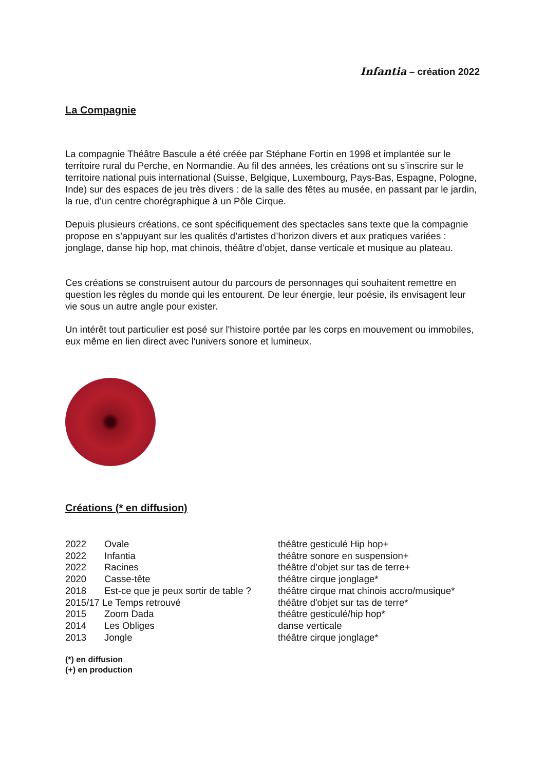Infantia – création 2022
La Compagnie
La compagnie Théâtre Bascule a été créée par Stéphane Fortin en 1998 et implantée sur le territoire rural du Perche, en Normandie. Au fil des années, les créations ont su s’inscrire sur le territoire national puis international (Suisse, Belgique, Luxembourg, Pays-Bas, Espagne, Pologne, Inde) sur des espaces de jeu très divers : de la salle des fêtes au musée, en passant par le jardin, la rue, d’un centre chorégraphique à un Pôle Cirque.
Depuis plusieurs créations, ce sont spécifiquement des spectacles sans texte que la compagnie propose en s’appuyant sur les qualités d’artistes d’horizon divers et aux pratiques variées : jonglage, danse hip hop, mat chinois, théâtre d’objet, danse verticale et musique au plateau.
Ces créations se construisent autour du parcours de personnages qui souhaitent remettre en question les règles du monde qui les entourent. De leur énergie, leur poésie, ils envisagent leur vie sous un autre angle pour exister.
Un intérêt tout particulier est posé sur l'histoire portée par les corps en mouvement ou immobiles, eux même en lien direct avec l'univers sonore et lumineux.
Créations (* en diffusion)
| 2022 | Ovale | théâtre gesticulé Hip hop+ |
| 2022 | Infantia | théâtre sonore en suspension+ |
| 2022 | Racines | théâtre d’objet sur tas de terre+ |
| 2020 | Casse-tête | théâtre cirque jonglage* |
| 2018 | Est-ce que je peux sortir de table ? | théâtre cirque mat chinois accro/musique* |
| 2015/17 Le Temps retrouvé | | théâtre d'objet sur tas de terre* |
| 2015 | Zoom Dada | théâtre gesticulé/hip hop* |
| 2014 | Les Obliges | danse verticale |
| 2013 | Jongle | théâtre cirque jonglage* |
(*) en diffusion
(+) en production